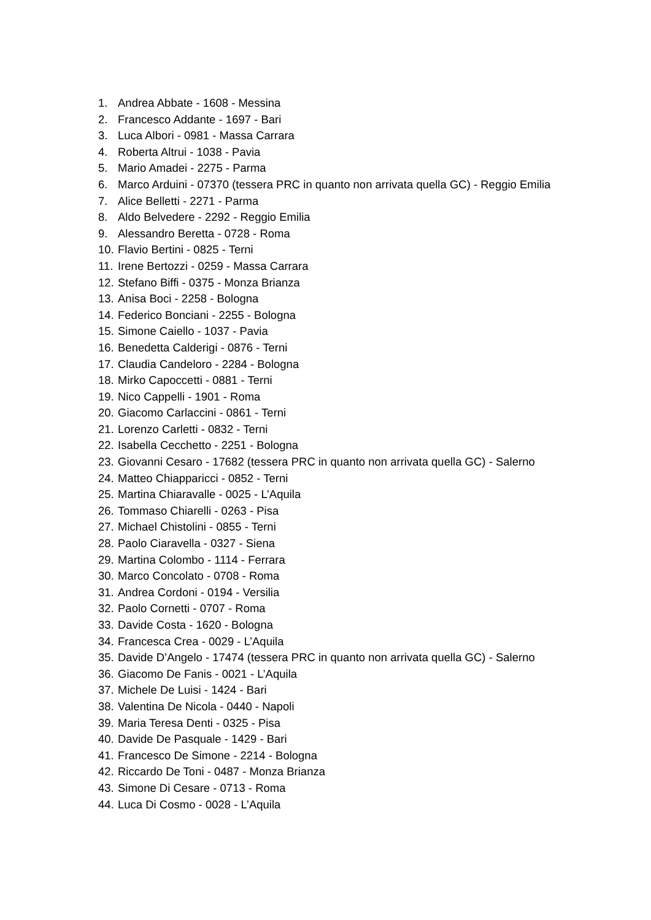1. Andrea Abbate - 1608 - Messina
2. Francesco Addante - 1697 - Bari
3. Luca Albori - 0981 - Massa Carrara
4. Roberta Altrui - 1038 - Pavia
5. Mario Amadei - 2275 - Parma
6. Marco Arduini - 07370 (tessera PRC in quanto non arrivata quella GC) - Reggio Emilia
7. Alice Belletti - 2271 - Parma
8. Aldo Belvedere - 2292 - Reggio Emilia
9. Alessandro Beretta - 0728 - Roma
10. Flavio Bertini - 0825 - Terni
11. Irene Bertozzi - 0259 - Massa Carrara
12. Stefano Biffi - 0375 - Monza Brianza
13. Anisa Boci - 2258 - Bologna
14. Federico Bonciani - 2255 - Bologna
15. Simone Caiello - 1037 - Pavia
16. Benedetta Calderigi - 0876 - Terni
17. Claudia Candeloro - 2284 - Bologna
18. Mirko Capoccetti - 0881 - Terni
19. Nico Cappelli - 1901 - Roma
20. Giacomo Carlaccini - 0861 - Terni
21. Lorenzo Carletti - 0832 - Terni
22. Isabella Cecchetto - 2251 - Bologna
23. Giovanni Cesaro - 17682 (tessera PRC in quanto non arrivata quella GC) - Salerno
24. Matteo Chiapparicci - 0852 - Terni
25. Martina Chiaravalle - 0025 - L’Aquila
26. Tommaso Chiarelli - 0263 - Pisa
27. Michael Chistolini - 0855 - Terni
28. Paolo Ciaravella - 0327 - Siena
29. Martina Colombo - 1114 - Ferrara
30. Marco Concolato - 0708 - Roma
31. Andrea Cordoni - 0194 - Versilia
32. Paolo Cornetti - 0707 - Roma
33. Davide Costa - 1620 - Bologna
34. Francesca Crea - 0029 - L’Aquila
35. Davide D’Angelo - 17474 (tessera PRC in quanto non arrivata quella GC) - Salerno
36. Giacomo De Fanis - 0021 - L’Aquila
37. Michele De Luisi - 1424 - Bari
38. Valentina De Nicola - 0440 - Napoli
39. Maria Teresa Denti - 0325 - Pisa
40. Davide De Pasquale - 1429 - Bari
41. Francesco De Simone - 2214 - Bologna
42. Riccardo De Toni - 0487 - Monza Brianza
43. Simone Di Cesare - 0713 - Roma
44. Luca Di Cosmo - 0028 - L’Aquila